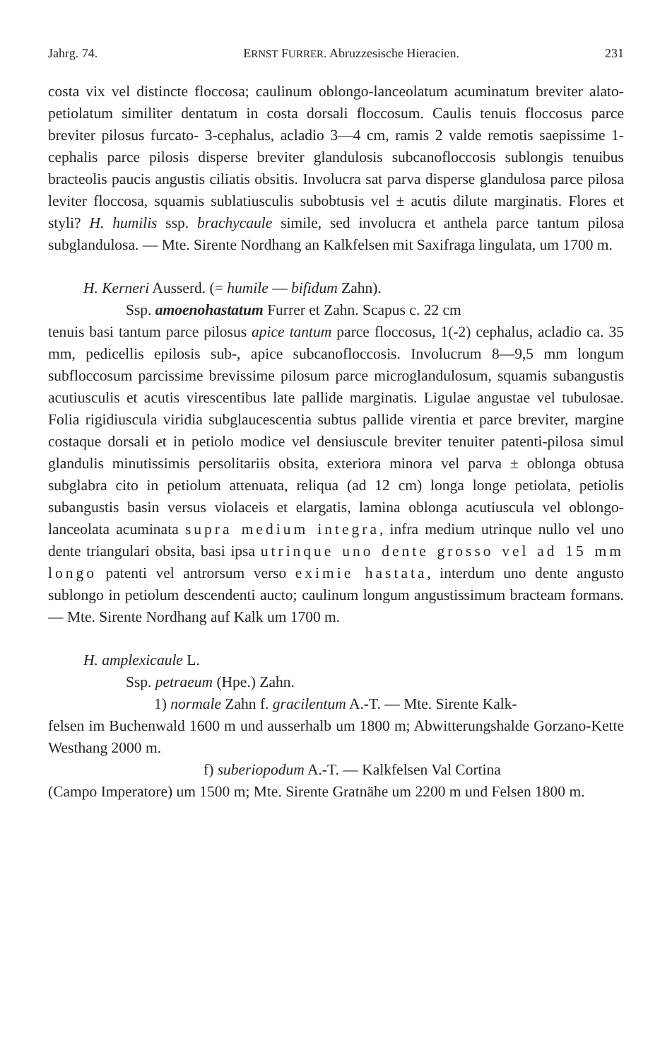Jahrg. 74. ERNST FURRER. Abruzzesische Hieracien. 231
costa vix vel distincte floccosa; caulinum oblongo-lanceolatum acuminatum breviter alato-petiolatum similiter dentatum in costa dorsali floccosum. Caulis tenuis floccosus parce breviter pilosus furcato- 3-cephalus, acladio 3—4 cm, ramis 2 valde remotis saepissime 1- cephalis parce pilosis disperse breviter glandulosis subcanofloccosis sublongis tenuibus bracteolis paucis angustis ciliatis obsitis. Involucra sat parva disperse glandulosa parce pilosa leviter floccosa, squamis sublatiusculis subobtusis vel ± acutis dilute marginatis. Flores et styli? H. humilis ssp. brachycaule simile, sed involucra et anthela parce tantum pilosa subglandulosa. — Mte. Sirente Nordhang an Kalkfelsen mit Saxifraga lingulata, um 1700 m.
H. Kerneri Ausserd. (= humile — bifidum Zahn).
Ssp. amoenohastatum Furrer et Zahn. Scapus c. 22 cm
tenuis basi tantum parce pilosus apice tantum parce floccosus, 1(-2) cephalus, acladio ca. 35 mm, pedicellis epilosis sub-, apice subcanofloccosis. Involucrum 8—9,5 mm longum subfloccosum parcissime brevissime pilosum parce microglandulosum, squamis subangustis acutiusculis et acutis virescentibus late pallide marginatis. Ligulae angustae vel tubulosae. Folia rigidiuscula viridia subglaucescentia subtus pallide virentia et parce breviter, margine costaque dorsali et in petiolo modice vel densiuscule breviter tenuiter patenti-pilosa simul glandulis minutissimis persolitariis obsita, exteriora minora vel parva ± oblonga obtusa subglabra cito in petiolum attenuata, reliqua (ad 12 cm) longa longe petiolata, petiolis subangustis basin versus violaceis et elargatis, lamina oblonga acutiuscula vel oblongo-lanceolata acuminata supra medium integra, infra medium utrinque nullo vel uno dente triangulari obsita, basi ipsa utrinque uno dente grosso vel ad 15 mm longo patenti vel antrorsum verso eximie hastata, interdum uno dente angusto sublongo in petiolum descendenti aucto; caulinum longum angustissimum bracteam formans. — Mte. Sirente Nordhang auf Kalk um 1700 m.
H. amplexicaule L.
Ssp. petraeum (Hpe.) Zahn.
1) normale Zahn f. gracilentum A.-T. — Mte. Sirente Kalk-
felsen im Buchenwald 1600 m und ausserhalb um 1800 m; Abwitterungshalde Gorzano-Kette Westhang 2000 m.
f) suberiopodum A.-T. — Kalkfelsen Val Cortina
(Campo Imperatore) um 1500 m; Mte. Sirente Gratnähe um 2200 m und Felsen 1800 m.